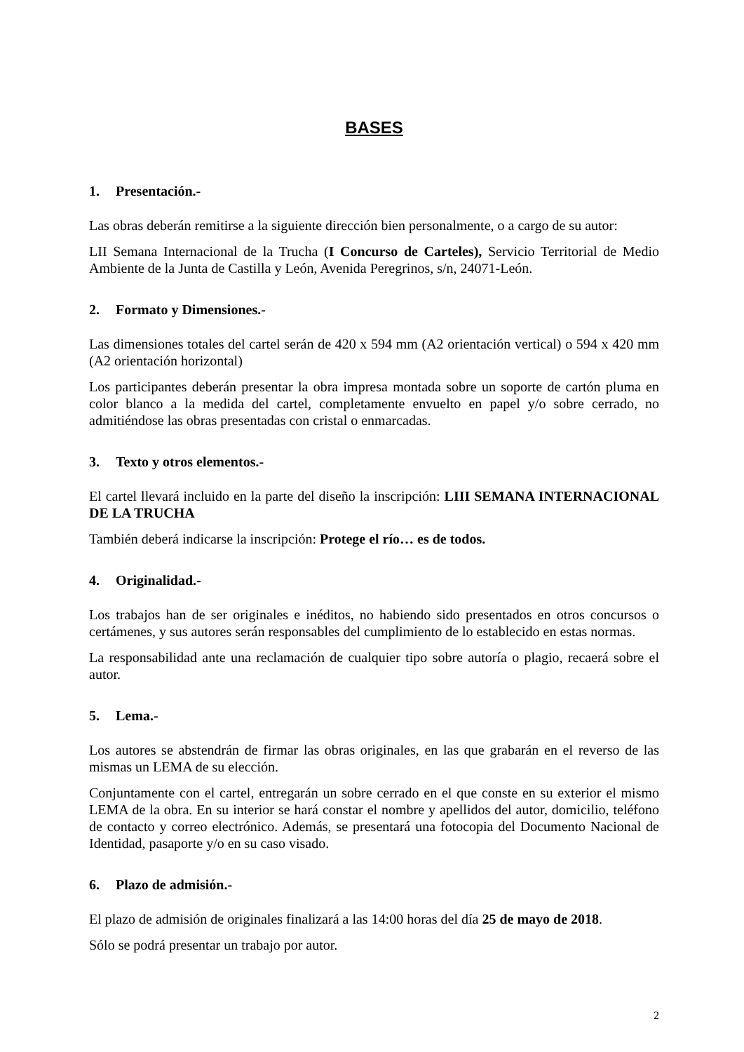BASES
1. Presentación.-
Las obras deberán remitirse a la siguiente dirección bien personalmente, o a cargo de su autor:
LII Semana Internacional de la Trucha (I Concurso de Carteles), Servicio Territorial de Medio Ambiente de la Junta de Castilla y León, Avenida Peregrinos, s/n, 24071-León.
2. Formato y Dimensiones.-
Las dimensiones totales del cartel serán de 420 x 594 mm (A2 orientación vertical) o 594 x 420 mm (A2 orientación horizontal)
Los participantes deberán presentar la obra impresa montada sobre un soporte de cartón pluma en color blanco a la medida del cartel, completamente envuelto en papel y/o sobre cerrado, no admitiéndose las obras presentadas con cristal o enmarcadas.
3. Texto y otros elementos.-
El cartel llevará incluido en la parte del diseño la inscripción: LIII SEMANA INTERNACIONAL DE LA TRUCHA
También deberá indicarse la inscripción: Protege el río… es de todos.
4. Originalidad.-
Los trabajos han de ser originales e inéditos, no habiendo sido presentados en otros concursos o certámenes, y sus autores serán responsables del cumplimiento de lo establecido en estas normas.
La responsabilidad ante una reclamación de cualquier tipo sobre autoría o plagio, recaerá sobre el autor.
5. Lema.-
Los autores se abstendrán de firmar las obras originales, en las que grabarán en el reverso de las mismas un LEMA de su elección.
Conjuntamente con el cartel, entregarán un sobre cerrado en el que conste en su exterior el mismo LEMA de la obra. En su interior se hará constar el nombre y apellidos del autor, domicilio, teléfono de contacto y correo electrónico. Además, se presentará una fotocopia del Documento Nacional de Identidad, pasaporte y/o en su caso visado.
6. Plazo de admisión.-
El plazo de admisión de originales finalizará a las 14:00 horas del día 25 de mayo de 2018.
Sólo se podrá presentar un trabajo por autor.
2